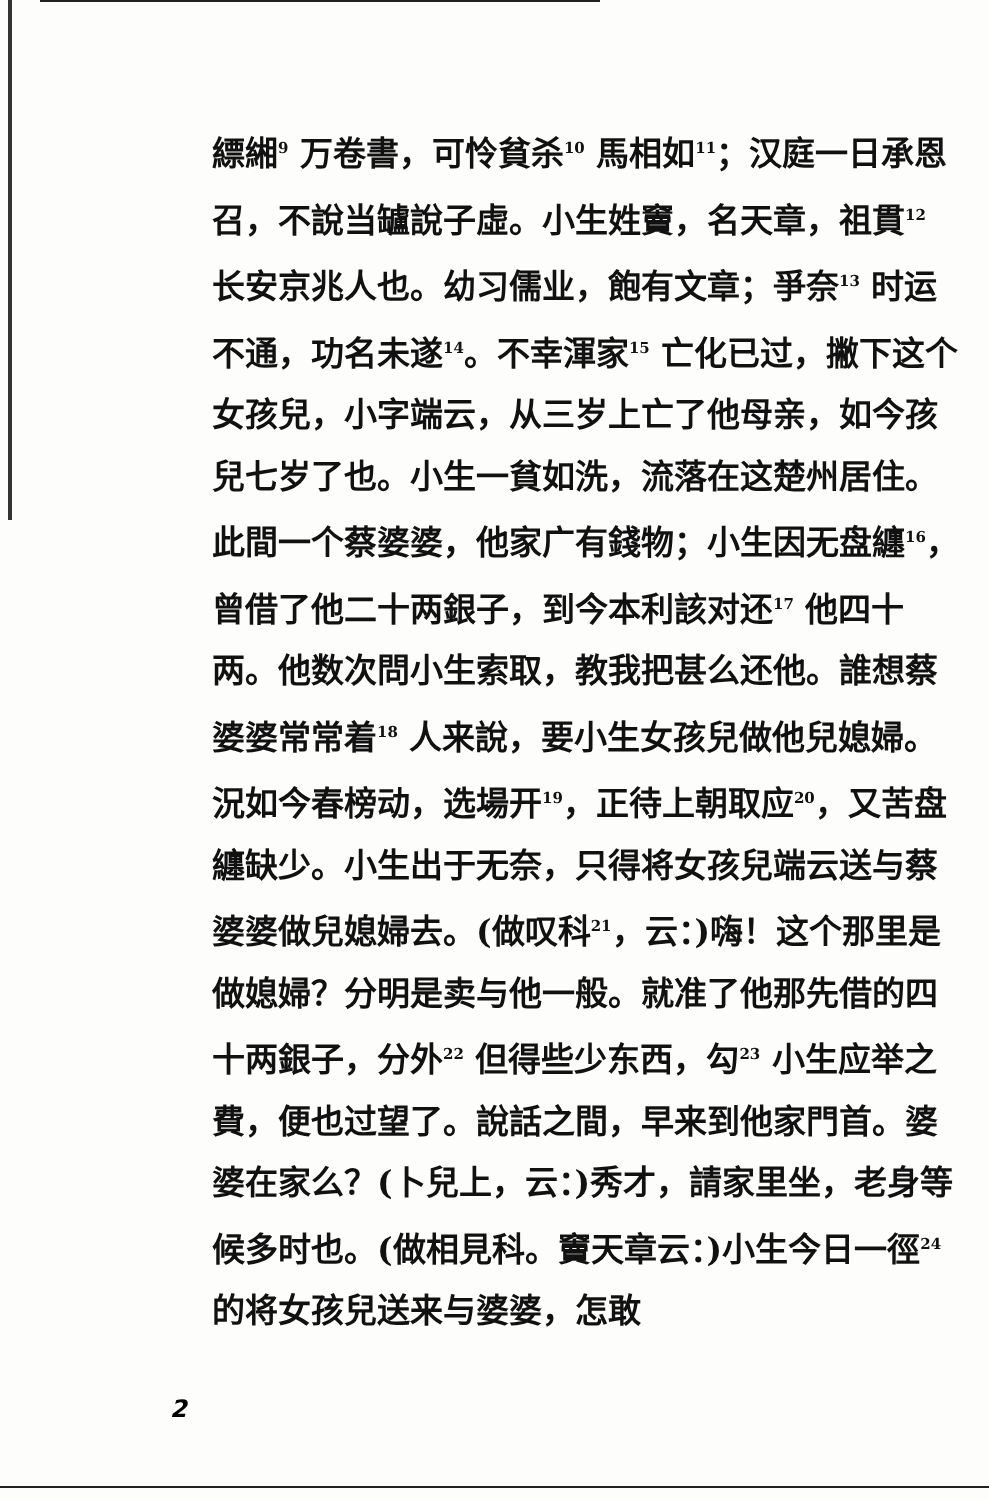縹緗<sup>9</sup> 万卷書，可怜貧杀<sup>10</sup> 馬相如<sup>11</sup>；汉庭一日承恩召，不說当罏說子虛。小生姓竇，名天章，祖貫<sup>12</sup> 长安京兆人也。幼习儒业，飽有文章；爭奈<sup>13</sup> 时运不通，功名未遂<sup>14</sup>。不幸渾家<sup>15</sup> 亡化已过，撇下这个女孩兒，小字端云，从三岁上亡了他母亲，如今孩兒七岁了也。小生一貧如洗，流落在这楚州居住。此間一个蔡婆婆，他家广有錢物；小生因无盘纏<sup>16</sup>，曾借了他二十两銀子，到今本利該对还<sup>17</sup> 他四十两。他数次問小生索取，教我把甚么还他。誰想蔡婆婆常常着<sup>18</sup> 人来說，要小生女孩兒做他兒媳婦。況如今春榜动，选場开<sup>19</sup>，正待上朝取应<sup>20</sup>，又苦盘纏缺少。小生出于无奈，只得将女孩兒端云送与蔡婆婆做兒媳婦去。(做叹科<sup>21</sup>，云：)嗨！这个那里是做媳婦？分明是卖与他一般。就准了他那先借的四十两銀子，分外<sup>22</sup> 但得些少东西，勾<sup>23</sup> 小生应举之費，便也过望了。說話之間，早来到他家門首。婆婆在家么？(卜兒上，云：)秀才，請家里坐，老身等候多时也。(做相見科。竇天章云：)小生今日一徑<sup>24</sup> 的将女孩兒送来与婆婆，怎敢
2